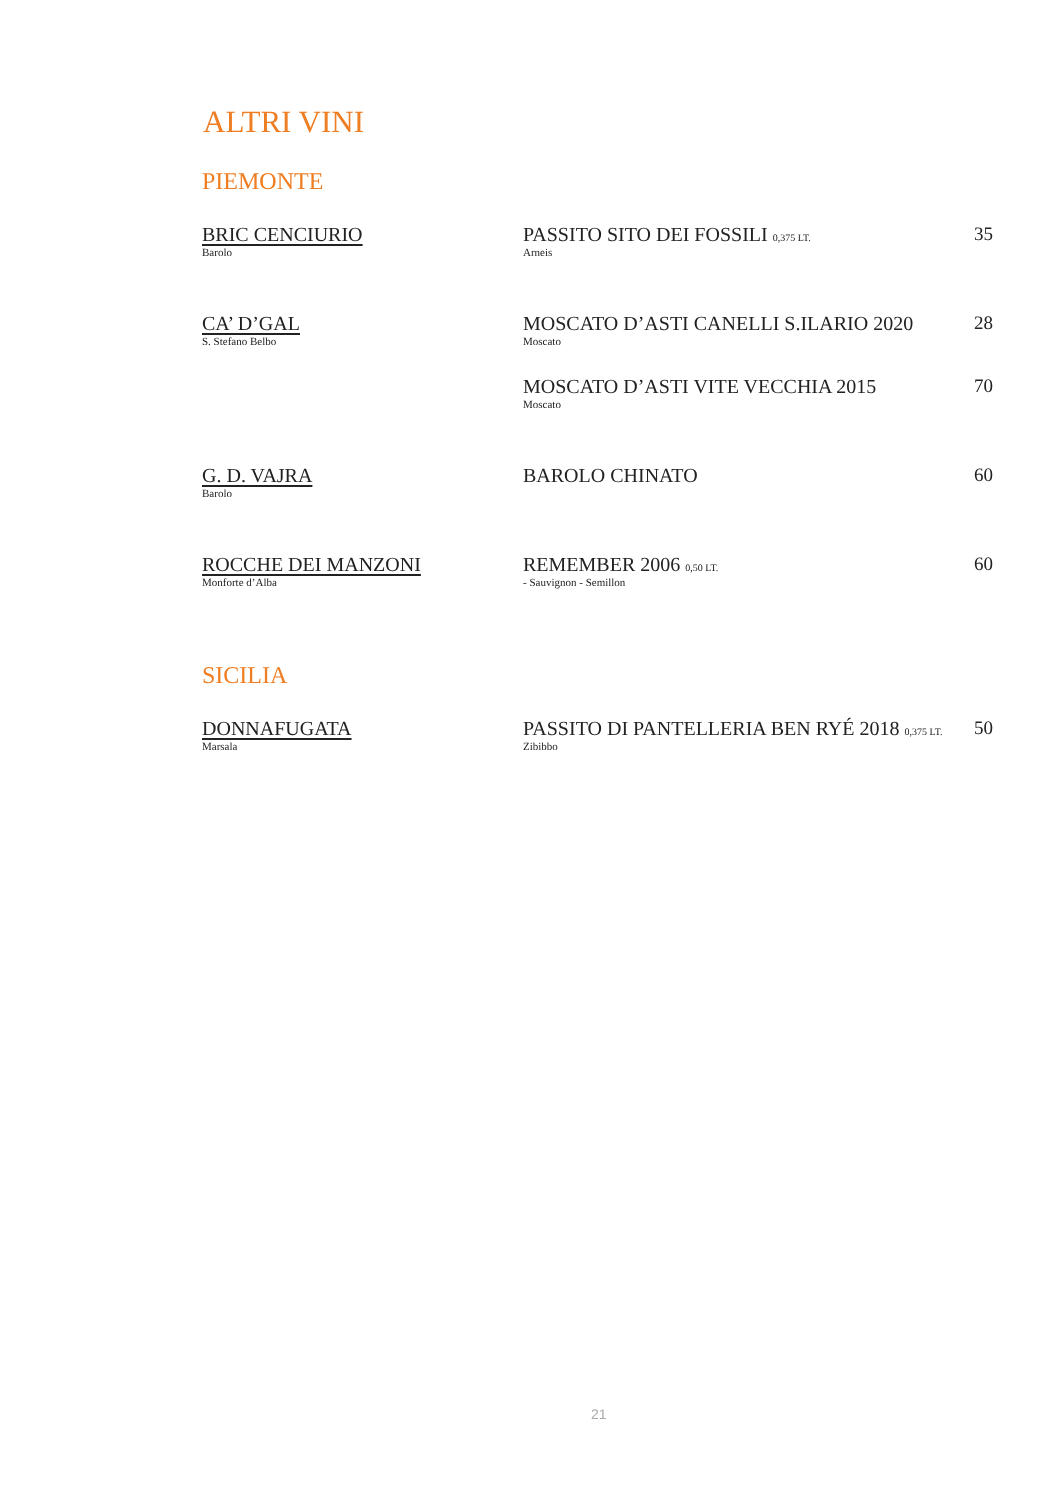ALTRI VINI
PIEMONTE
BRIC CENCIURIO
Barolo
PASSITO SITO DEI FOSSILI 0,375 LT.
Arneis
35
CA’ D’GAL
S. Stefano Belbo
MOSCATO D’ASTI CANELLI S.ILARIO 2020
Moscato
28
MOSCATO D’ASTI VITE VECCHIA 2015
Moscato
70
G. D. VAJRA
Barolo
BAROLO CHINATO 60
ROCCHE DEI MANZONI
Monforte d’Alba
REMEMBER 2006 0,50 LT.
- Sauvignon - Semillon
60
SICILIA
DONNAFUGATA
Marsala
PASSITO DI PANTELLERIA BEN RYÉ 2018 0,375 LT.
Zibibbo
50
21